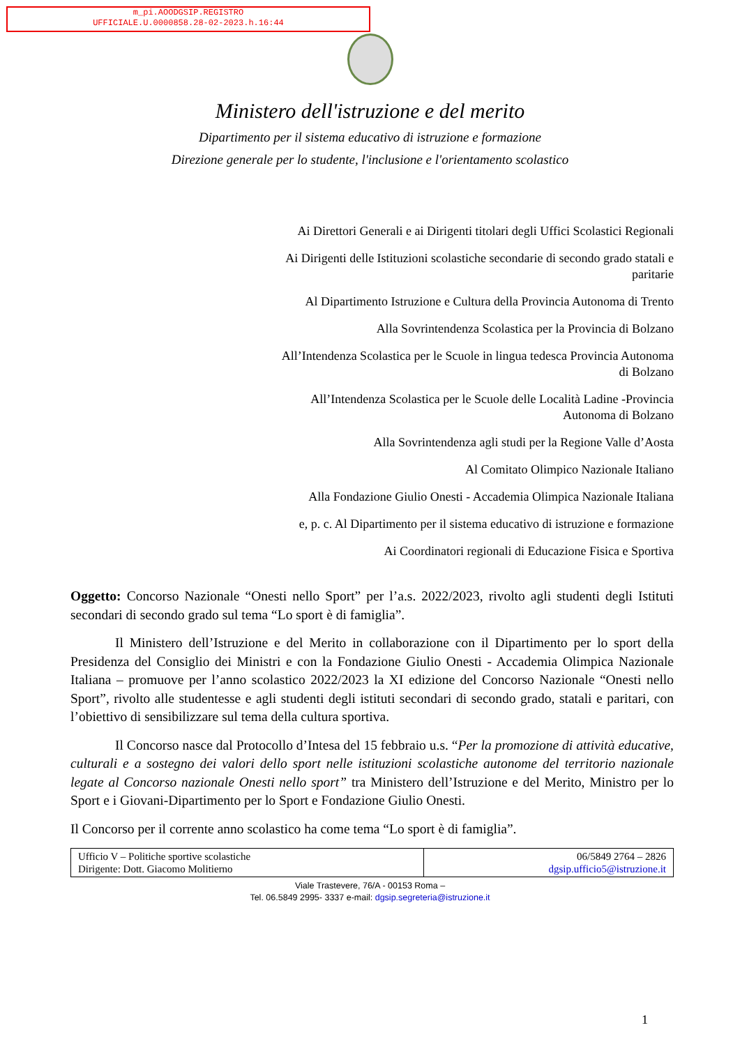m_pi.AOODGSIP.REGISTRO
UFFICIALE.U.0000858.28-02-2023.h.16:44
Ministero dell'istruzione e del merito
Dipartimento per il sistema educativo di istruzione e formazione
Direzione generale per lo studente, l'inclusione e l'orientamento scolastico
Ai Direttori Generali e ai Dirigenti titolari degli Uffici Scolastici Regionali
Ai Dirigenti delle Istituzioni scolastiche secondarie di secondo grado statali e paritarie
Al Dipartimento Istruzione e Cultura della Provincia Autonoma di Trento
Alla Sovrintendenza Scolastica per la Provincia di Bolzano
All’Intendenza Scolastica per le Scuole in lingua tedesca Provincia Autonoma di Bolzano
All’Intendenza Scolastica per le Scuole delle Località Ladine -Provincia Autonoma di Bolzano
Alla Sovrintendenza agli studi per la Regione Valle d’Aosta
Al Comitato Olimpico Nazionale Italiano
Alla Fondazione Giulio Onesti - Accademia Olimpica Nazionale Italiana
e, p. c. Al Dipartimento per il sistema educativo di istruzione e formazione
Ai Coordinatori regionali di Educazione Fisica e Sportiva
Oggetto: Concorso Nazionale “Onesti nello Sport” per l’a.s. 2022/2023, rivolto agli studenti degli Istituti secondari di secondo grado sul tema “Lo sport è di famiglia”.
Il Ministero dell’Istruzione e del Merito in collaborazione con il Dipartimento per lo sport della Presidenza del Consiglio dei Ministri e con la Fondazione Giulio Onesti - Accademia Olimpica Nazionale Italiana – promuove per l’anno scolastico 2022/2023 la XI edizione del Concorso Nazionale “Onesti nello Sport”, rivolto alle studentesse e agli studenti degli istituti secondari di secondo grado, statali e paritari, con l’obiettivo di sensibilizzare sul tema della cultura sportiva.
Il Concorso nasce dal Protocollo d’Intesa del 15 febbraio u.s. “Per la promozione di attività educative, culturali e a sostegno dei valori dello sport nelle istituzioni scolastiche autonome del territorio nazionale legate al Concorso nazionale Onesti nello sport” tra Ministero dell’Istruzione e del Merito, Ministro per lo Sport e i Giovani-Dipartimento per lo Sport e Fondazione Giulio Onesti.
Il Concorso per il corrente anno scolastico ha come tema “Lo sport è di famiglia”.
| Ufficio V – Politiche sportive scolastiche Dirigente: Dott. Giacomo Molitierno | 06/5849 2764 – 2826 dgsip.ufficio5@istruzione.it |
Viale Trastevere, 76/A - 00153 Roma –
Tel. 06.5849 2995- 3337 e-mail: dgsip.segreteria@istruzione.it
1